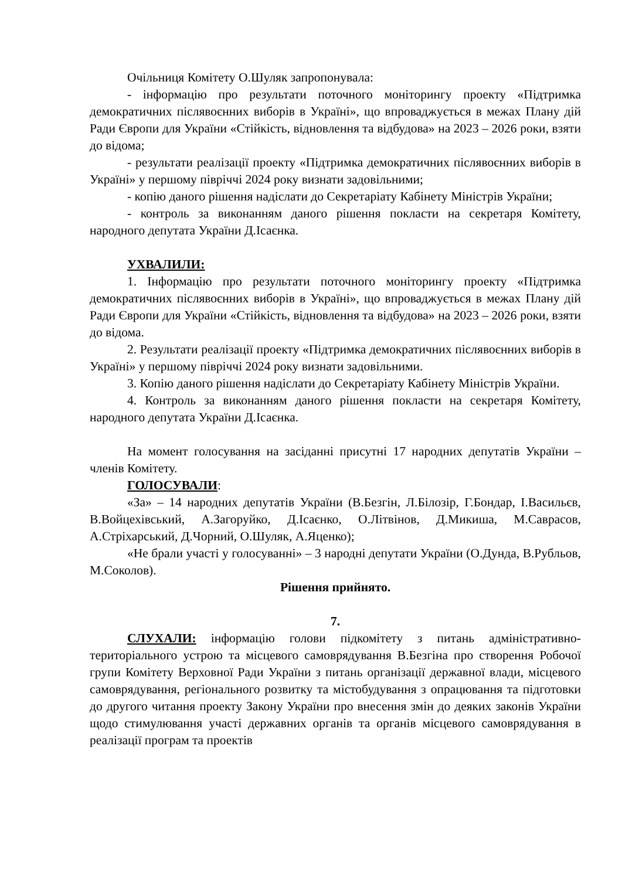Очільниця Комітету О.Шуляк запропонувала:
- інформацію про результати поточного моніторингу проекту «Підтримка демократичних післявоєнних виборів в Україні», що впроваджується в межах Плану дій Ради Європи для України «Стійкість, відновлення та відбудова» на 2023 – 2026 роки, взяти до відома;
- результати реалізації проекту «Підтримка демократичних післявоєнних виборів в Україні» у першому півріччі 2024 року визнати задовільними;
- копію даного рішення надіслати до Секретаріату Кабінету Міністрів України;
- контроль за виконанням даного рішення покласти на секретаря Комітету, народного депутата України Д.Ісаєнка.
УХВАЛИЛИ:
1. Інформацію про результати поточного моніторингу проекту «Підтримка демократичних післявоєнних виборів в Україні», що впроваджується в межах Плану дій Ради Європи для України «Стійкість, відновлення та відбудова» на 2023 – 2026 роки, взяти до відома.
2. Результати реалізації проекту «Підтримка демократичних післявоєнних виборів в Україні» у першому півріччі 2024 року визнати задовільними.
3. Копію даного рішення надіслати до Секретаріату Кабінету Міністрів України.
4. Контроль за виконанням даного рішення покласти на секретаря Комітету, народного депутата України Д.Ісаєнка.
На момент голосування на засіданні присутні 17 народних депутатів України – членів Комітету.
ГОЛОСУВАЛИ:
«За» – 14 народних депутатів України (В.Безгін, Л.Білозір, Г.Бондар, І.Васильєв, В.Войцехівський, А.Загоруйко, Д.Ісаєнко, О.Літвінов, Д.Микиша, М.Саврасов, А.Стріхарський, Д.Чорний, О.Шуляк, А.Яценко);
«Не брали участі у голосуванні» – 3 народні депутати України (О.Дунда, В.Рубльов, М.Соколов).
Рішення прийнято.
7.
СЛУХАЛИ: інформацію голови підкомітету з питань адміністративно-територіального устрою та місцевого самоврядування В.Безгіна про створення Робочої групи Комітету Верховної Ради України з питань організації державної влади, місцевого самоврядування, регіонального розвитку та містобудування з опрацювання та підготовки до другого читання проекту Закону України про внесення змін до деяких законів України щодо стимулювання участі державних органів та органів місцевого самоврядування в реалізації програм та проектів